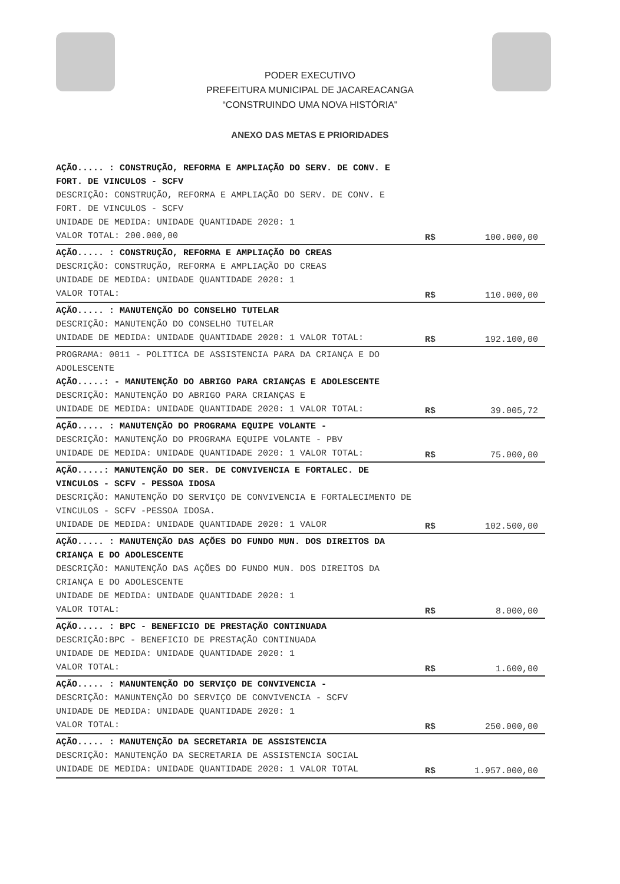PODER EXECUTIVO
PREFEITURA MUNICIPAL DE JACAREACANGA
“CONSTRUINDO UMA NOVA HISTÓRIA"
ANEXO DAS METAS E PRIORIDADES
| AÇÃO..... : CONSTRUÇÃO, REFORMA E AMPLIAÇÃO DO SERV. DE CONV. E FORT. DE VINCULOS - SCFV DESCRIÇÃO: CONSTRUÇÃO, REFORMA E AMPLIAÇÃO DO SERV. DE CONV. E FORT. DE VINCULOS - SCFV UNIDADE DE MEDIDA: UNIDADE QUANTIDADE 2020: 1 VALOR TOTAL: 200.000,00 | R$ | 100.000,00 |
| AÇÃO..... : CONSTRUÇÃO, REFORMA E AMPLIAÇÃO DO CREAS DESCRIÇÃO: CONSTRUÇÃO, REFORMA E AMPLIAÇÃO DO CREAS UNIDADE DE MEDIDA: UNIDADE QUANTIDADE 2020: 1 VALOR TOTAL: | R$ | 110.000,00 |
| AÇÃO..... : MANUTENÇÃO DO CONSELHO TUTELAR DESCRIÇÃO: MANUTENÇÃO DO CONSELHO TUTELAR UNIDADE DE MEDIDA: UNIDADE QUANTIDADE 2020: 1 VALOR TOTAL: | R$ | 192.100,00 |
| PROGRAMA: 0011 - POLITICA DE ASSISTENCIA PARA DA CRIANÇA E DO ADOLESCENTE AÇÃO.....: - MANUTENÇÃO DO ABRIGO PARA CRIANÇAS E ADOLESCENTE DESCRIÇÃO: MANUTENÇÃO DO ABRIGO PARA CRIANÇAS E UNIDADE DE MEDIDA: UNIDADE QUANTIDADE 2020: 1 VALOR TOTAL: | R$ | 39.005,72 |
| AÇÃO..... : MANUTENÇÃO DO PROGRAMA EQUIPE VOLANTE - DESCRIÇÃO: MANUTENÇÃO DO PROGRAMA EQUIPE VOLANTE - PBV UNIDADE DE MEDIDA: UNIDADE QUANTIDADE 2020: 1 VALOR TOTAL: | R$ | 75.000,00 |
| AÇÃO.....: MANUTENÇÃO DO SER. DE CONVIVENCIA E FORTALEC. DE VINCULOS - SCFV - PESSOA IDOSA DESCRIÇÃO: MANUTENÇÃO DO SERVIÇO DE CONVIVENCIA E FORTALECIMENTO DE VINCULOS - SCFV -PESSOA IDOSA. UNIDADE DE MEDIDA: UNIDADE QUANTIDADE 2020: 1 VALOR | R$ | 102.500,00 |
| AÇÃO..... : MANUTENÇÃO DAS AÇÕES DO FUNDO MUN. DOS DIREITOS DA CRIANÇA E DO ADOLESCENTE DESCRIÇÃO: MANUTENÇÃO DAS AÇÕES DO FUNDO MUN. DOS DIREITOS DA CRIANÇA E DO ADOLESCENTE UNIDADE DE MEDIDA: UNIDADE QUANTIDADE 2020: 1 VALOR TOTAL: | R$ | 8.000,00 |
| AÇÃO..... : BPC - BENEFICIO DE PRESTAÇÃO CONTINUADA DESCRIÇÃO:BPC - BENEFICIO DE PRESTAÇÃO CONTINUADA UNIDADE DE MEDIDA: UNIDADE QUANTIDADE 2020: 1 VALOR TOTAL: | R$ | 1.600,00 |
| AÇÃO..... : MANUNTENÇÃO DO SERVIÇO DE CONVIVENCIA - DESCRIÇÃO: MANUNTENÇÃO DO SERVIÇO DE CONVIVENCIA - SCFV UNIDADE DE MEDIDA: UNIDADE QUANTIDADE 2020: 1 VALOR TOTAL: | R$ | 250.000,00 |
| AÇÃO..... : MANUTENÇÃO DA SECRETARIA DE ASSISTENCIA DESCRIÇÃO: MANUTENÇÃO DA SECRETARIA DE ASSISTENCIA SOCIAL UNIDADE DE MEDIDA: UNIDADE QUANTIDADE 2020: 1 VALOR TOTAL | R$ | 1.957.000,00 |